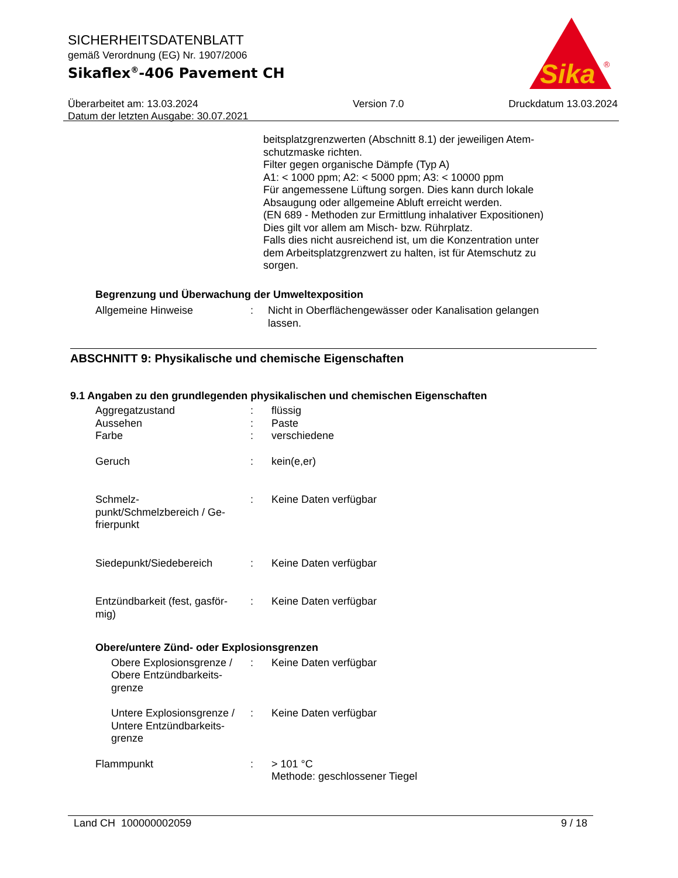Sika
®
SICHERHEITSDATENBLATT
gemäß Verordnung (EG) Nr. 1907/2006
Sikaflex<sup>®</sup>-406 Pavement CH
Überarbeitet am: 13.03.2024
Datum der letzten Ausgabe: 30.07.2021
Version 7.0 Druckdatum 13.03.2024
beitsplatzgrenzwerten (Abschnitt 8.1) der jeweiligen Atem-
schutzmaske richten.
Filter gegen organische Dämpfe (Typ A)
A1: < 1000 ppm; A2: < 5000 ppm; A3: < 10000 ppm
Für angemessene Lüftung sorgen. Dies kann durch lokale
Absaugung oder allgemeine Abluft erreicht werden.
(EN 689 - Methoden zur Ermittlung inhalativer Expositionen)
Dies gilt vor allem am Misch- bzw. Rührplatz.
Falls dies nicht ausreichend ist, um die Konzentration unter
dem Arbeitsplatzgrenzwert zu halten, ist für Atemschutz zu
sorgen.
Begrenzung und Überwachung der Umweltexposition
Allgemeine Hinweise : Nicht in Oberflächengewässer oder Kanalisation gelangen
lassen.
ABSCHNITT 9: Physikalische und chemische Eigenschaften
9.1 Angaben zu den grundlegenden physikalischen und chemischen Eigenschaften
Aggregatzustand : flüssig
Aussehen : Paste
Farbe : verschiedene
Geruch : kein(e,er)
Schmelz-
punkt/Schmelzbereich / Ge-
frierpunkt
: Keine Daten verfügbar
Siedepunkt/Siedebereich : Keine Daten verfügbar
Entzündbarkeit (fest, gasför-
mig)
: Keine Daten verfügbar
Obere/untere Zünd- oder Explosionsgrenzen
Obere Explosionsgrenze /
Obere Entzündbarkeits-
grenze
: Keine Daten verfügbar
Untere Explosionsgrenze /
Untere Entzündbarkeits-
grenze
: Keine Daten verfügbar
Flammpunkt : > 101 °C
Methode: geschlossener Tiegel
Land CH 100000002059 9 / 18